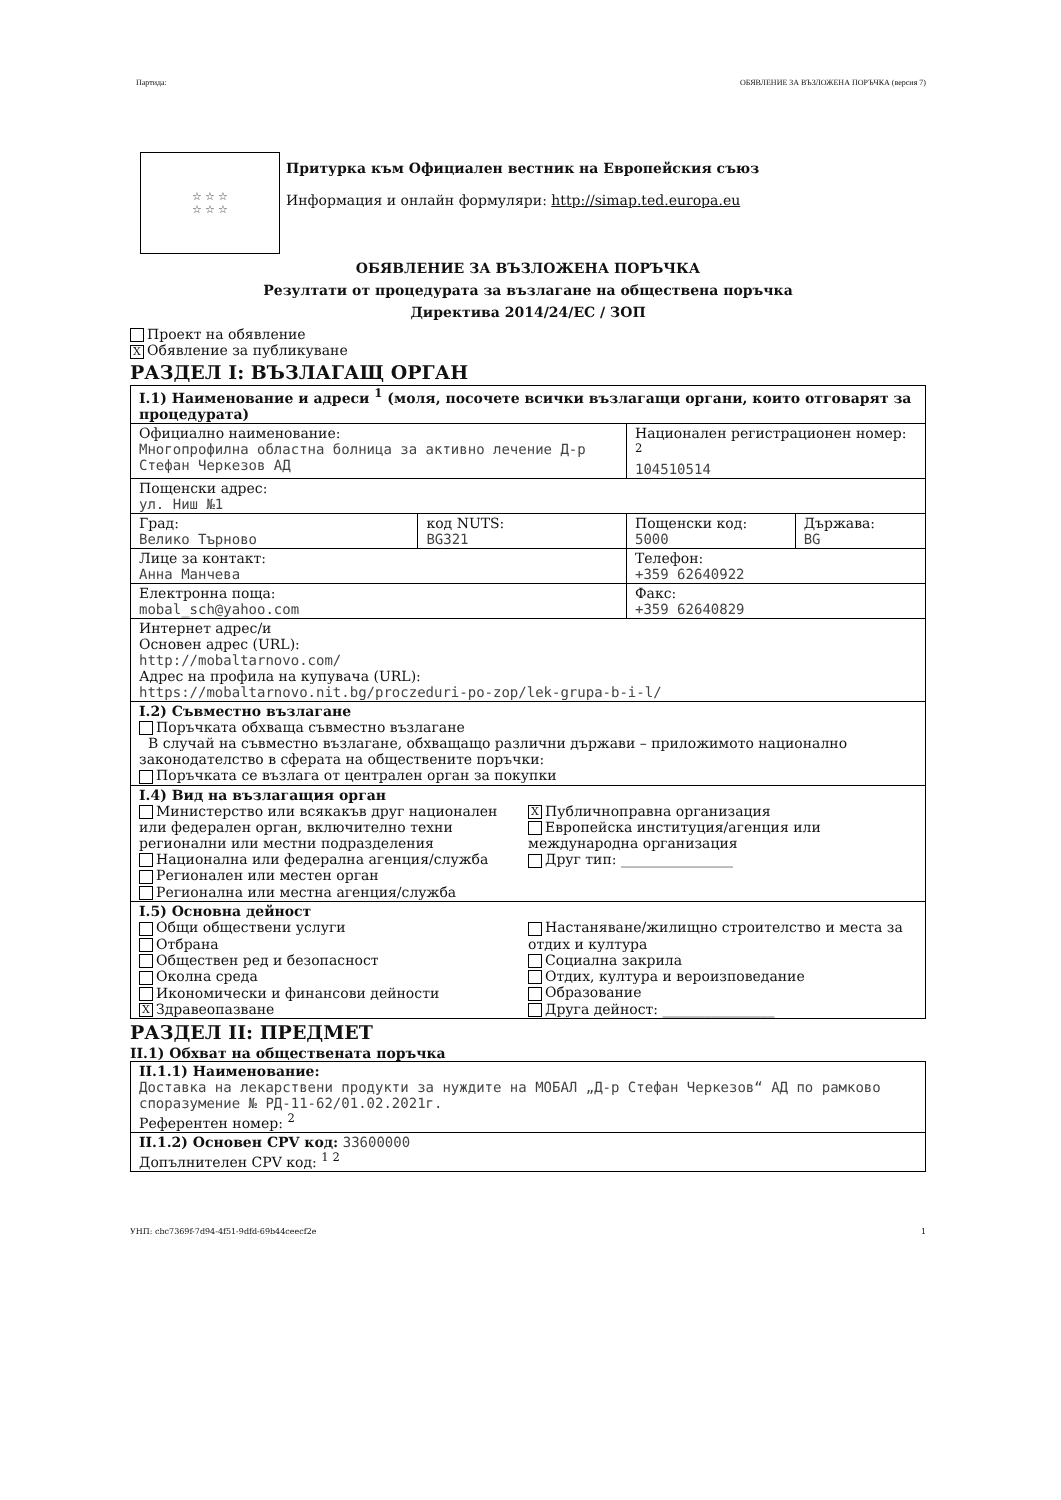Партида: ОБЯВЛЕНИЕ ЗА ВЪЗЛОЖЕНА ПОРЪЧКА (версия 7)
☆ ☆ ☆
☆ ☆ ☆
Притурка към Официален вестник на Европейския съюз
Информация и онлайн формуляри: http://simap.ted.europa.eu
ОБЯВЛЕНИЕ ЗА ВЪЗЛОЖЕНА ПОРЪЧКА
Резултати от процедурата за възлагане на обществена поръчка
Директива 2014/24/ЕС / ЗОП
Проект на обявление
X Обявление за публикуване
РАЗДЕЛ I: ВЪЗЛАГАЩ ОРГАН
| I.1) Наименование и адреси <sup>1</sup> (моля, посочете всички възлагащи органи, които отговарят за процедурата) | | | |
| Официално наименование: Многопрофилна областна болница за активно лечение Д-р Стефан Черкезов АД | | Национален регистрационен номер: <sup>2</sup> 104510514 | |
| Пощенски адрес: ул. Ниш №1 | | | |
| Град: Велико Търново | код NUTS: BG321 | Пощенски код: 5000 | Държава: BG |
| Лице за контакт: Анна Манчева | | Телефон: +359 62640922 | |
| Електронна поща: mobal_sch@yahoo.com | | Факс: +359 62640829 | |
| Интернет адрес/и Основен адрес (URL): http://mobaltarnovo.com/ Адрес на профила на купувача (URL): https://mobaltarnovo.nit.bg/proczeduri-po-zop/lek-grupa-b-i-l/ | | | |
| I.2) Съвместно възлагане Поръчката обхваща съвместно възлагане В случай на съвместно възлагане, обхващащо различни държави – приложимото национално законодателство в сферата на обществените поръчки: Поръчката се възлага от централен орган за покупки | | | |
| I.4) Вид на възлагащия орган Министерство или всякакъв друг национален или федерален орган, включително техни регионални или местни подразделения Национална или федерална агенция/служба Регионален или местен орган Регионална или местна агенция/служба X Публичноправна организация Европейска институция/агенция или международна организация Друг тип: ________________ | | | |
| I.5) Основна дейност Общи обществени услуги Отбрана Обществен ред и безопасност Околна среда Икономически и финансови дейности X Здравеопазване Настаняване/жилищно строителство и места за отдих и култура Социална закрила Отдих, култура и вероизповедание Образование Друга дейност: ________________ | | | |
РАЗДЕЛ II: ПРЕДМЕТ
II.1) Обхват на обществената поръчка
| II.1.1) Наименование: Доставка на лекарствени продукти за нуждите на МОБАЛ „Д-р Стефан Черкезов“ АД по рамково споразумение № РД-11-62/01.02.2021г. Референтен номер: <sup>2</sup> |
| II.1.2) Основен CPV код: 33600000 Допълнителен CPV код: <sup>1 2</sup> |
УНП: cbc7369f-7d94-4f51-9dfd-69b44ceecf2e 1